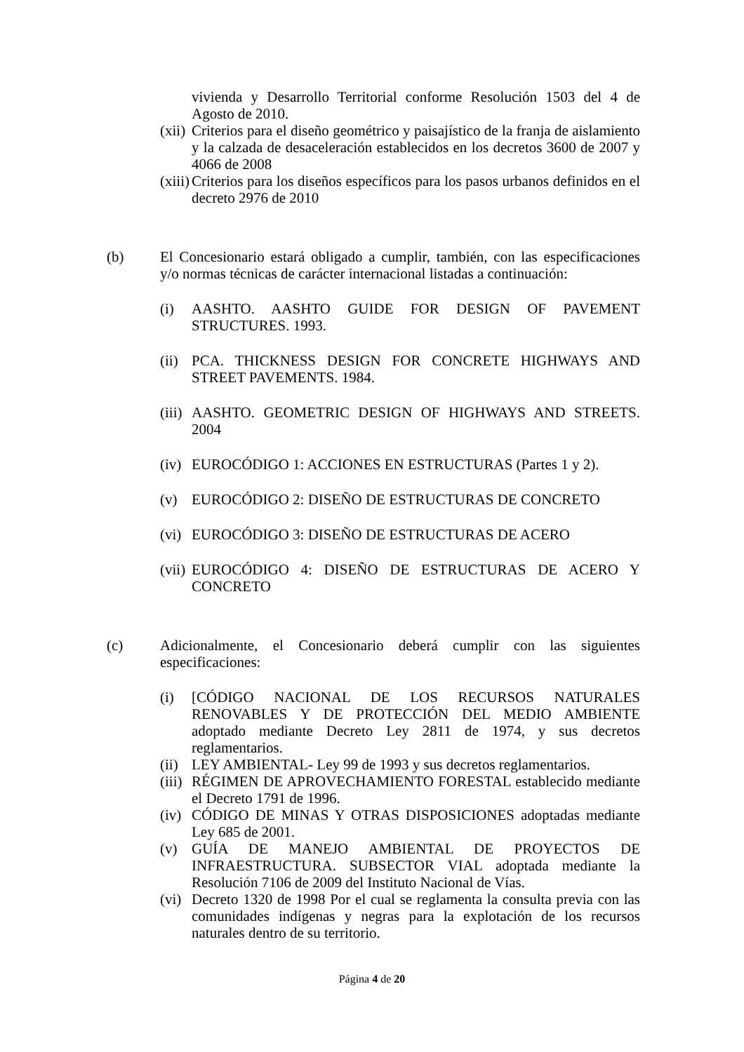vivienda y Desarrollo Territorial conforme Resolución 1503 del 4 de Agosto de 2010.
(xii)
Criterios para el diseño geométrico y paisajístico de la franja de aislamiento y la calzada de desaceleración establecidos en los decretos 3600 de 2007 y 4066 de 2008
(xiii)
Criterios para los diseños específicos para los pasos urbanos definidos en el decreto 2976 de 2010
(b) El Concesionario estará obligado a cumplir, también, con las especificaciones y/o normas técnicas de carácter internacional listadas a continuación:
(i) AASHTO. AASHTO GUIDE FOR DESIGN OF PAVEMENT STRUCTURES. 1993.
(ii)
PCA. THICKNESS DESIGN FOR CONCRETE HIGHWAYS AND STREET PAVEMENTS. 1984.
(iii)
AASHTO. GEOMETRIC DESIGN OF HIGHWAYS AND STREETS. 2004
(iv)
EUROCÓDIGO 1: ACCIONES EN ESTRUCTURAS (Partes 1 y 2).
(v) EUROCÓDIGO 2: DISEÑO DE ESTRUCTURAS DE CONCRETO
(vi)
EUROCÓDIGO 3: DISEÑO DE ESTRUCTURAS DE ACERO
(vii)
EUROCÓDIGO 4: DISEÑO DE ESTRUCTURAS DE ACERO Y CONCRETO
(c) Adicionalmente, el Concesionario deberá cumplir con las siguientes especificaciones:
(i) [CÓDIGO NACIONAL DE LOS RECURSOS NATURALES RENOVABLES Y DE PROTECCIÓN DEL MEDIO AMBIENTE adoptado mediante Decreto Ley 2811 de 1974, y sus decretos reglamentarios.
(ii)
LEY AMBIENTAL- Ley 99 de 1993 y sus decretos reglamentarios.
(iii)
RÉGIMEN DE APROVECHAMIENTO FORESTAL establecido mediante el Decreto 1791 de 1996.
(iv)
CÓDIGO DE MINAS Y OTRAS DISPOSICIONES adoptadas mediante Ley 685 de 2001.
(v) GUÍA DE MANEJO AMBIENTAL DE PROYECTOS DE INFRAESTRUCTURA. SUBSECTOR VIAL adoptada mediante la Resolución 7106 de 2009 del Instituto Nacional de Vías.
(vi)
Decreto 1320 de 1998 Por el cual se reglamenta la consulta previa con las comunidades indígenas y negras para la explotación de los recursos naturales dentro de su territorio.
Página 4 de 20